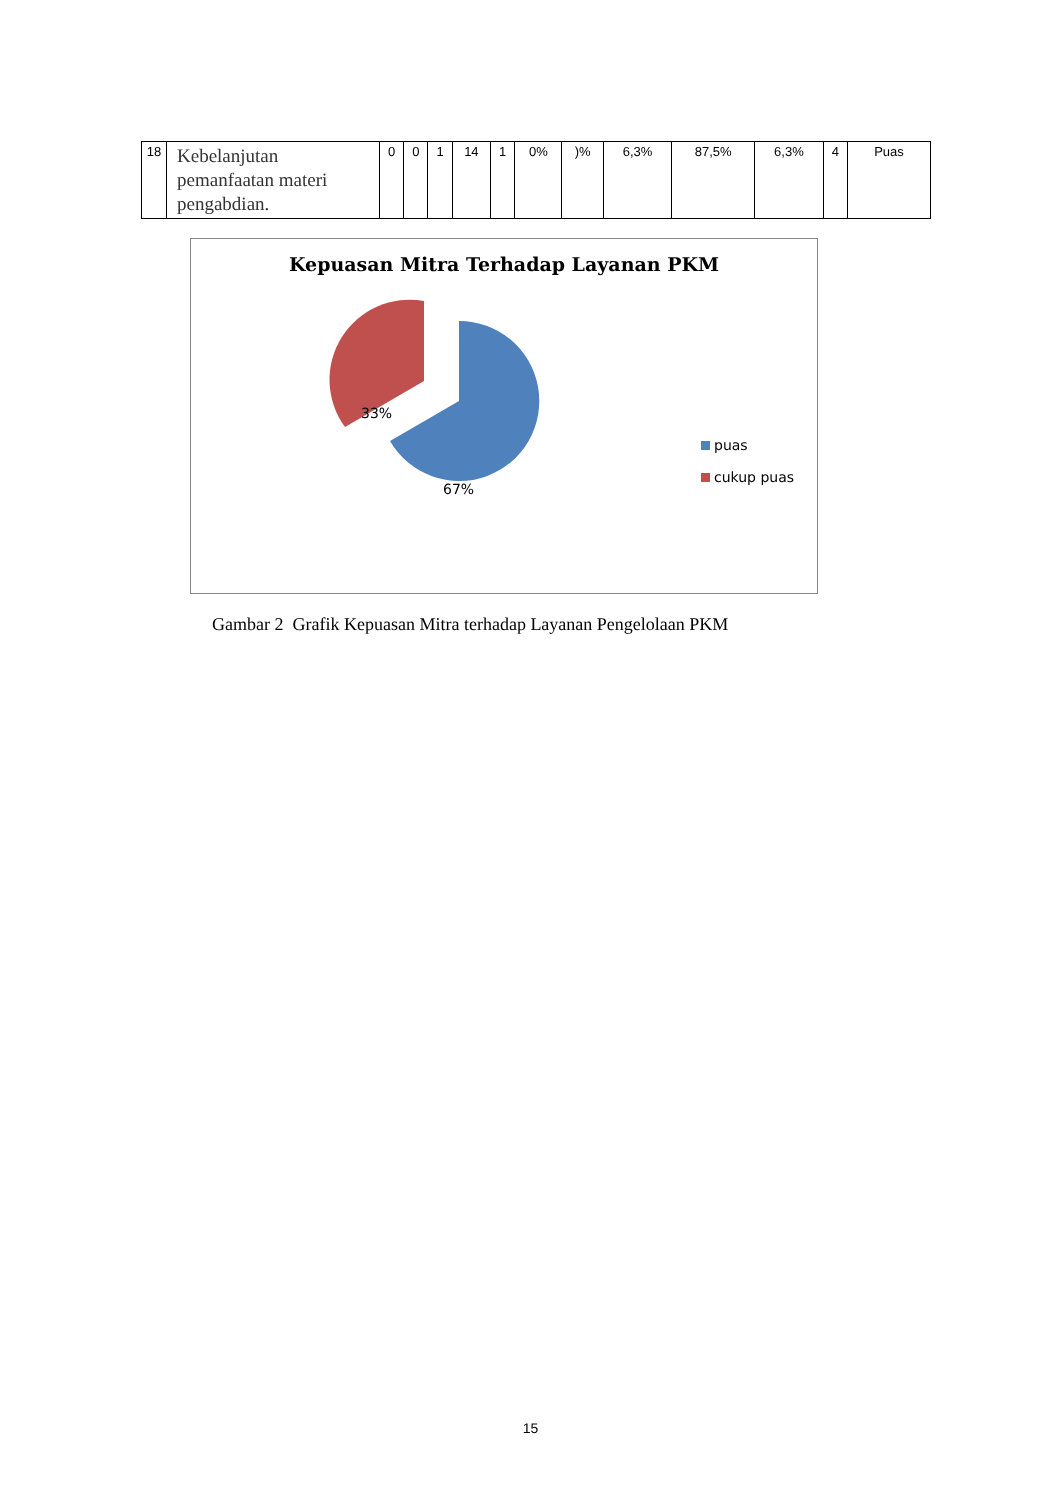| 18 | Kebelanjutan pemanfaatan materi pengabdian. | 0 | 0 | 1 | 14 | 1 | 0% | )% | 6,3% | 87,5% | 6,3% | 4 | Puas |
Kepuasan Mitra Terhadap Layanan PKM
67%
33%
puas
cukup puas
Gambar 2 Grafik Kepuasan Mitra terhadap Layanan Pengelolaan PKM
15